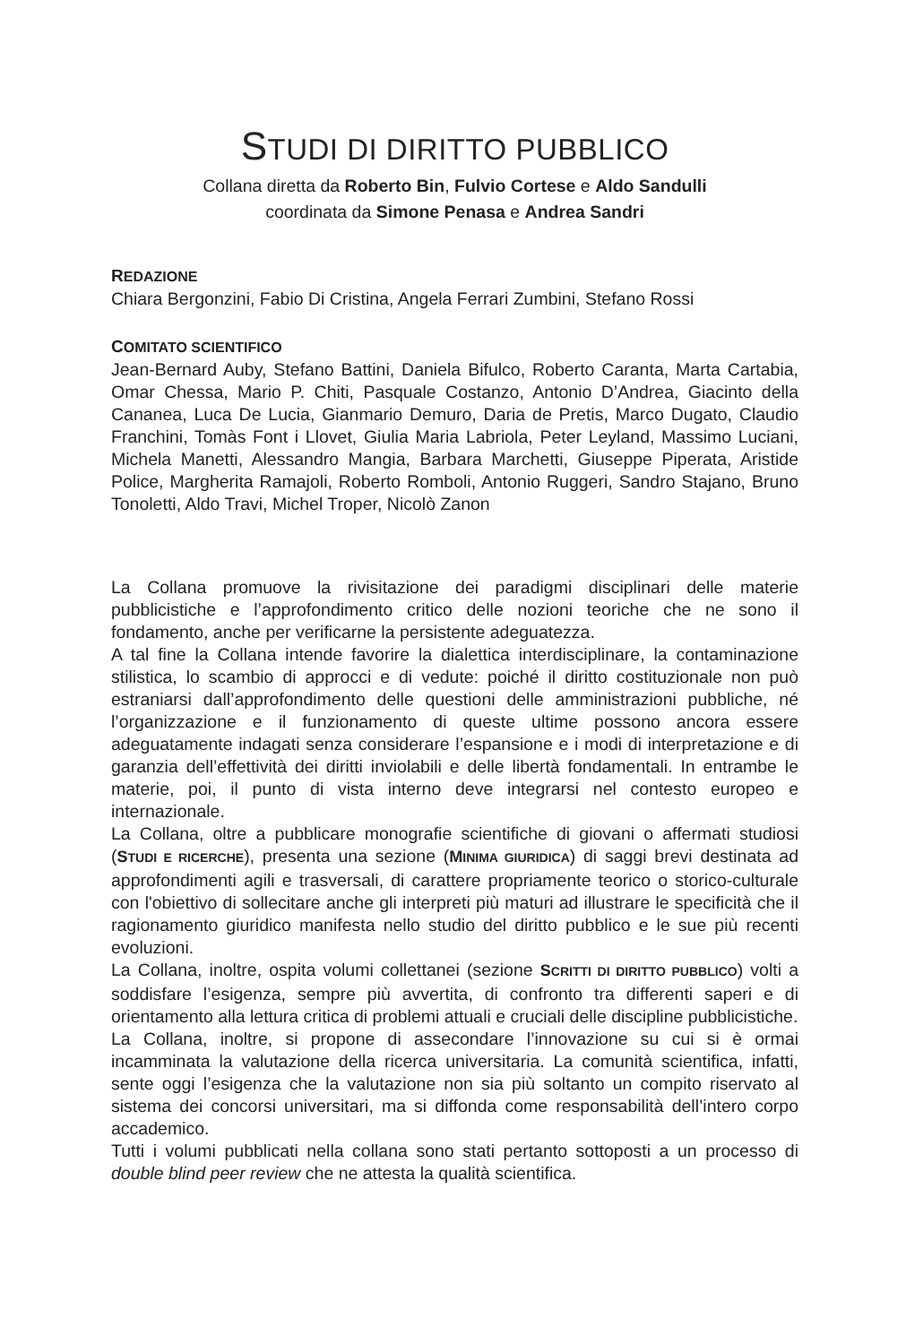STUDI DI DIRITTO PUBBLICO
Collana diretta da Roberto Bin, Fulvio Cortese e Aldo Sandulli
coordinata da Simone Penasa e Andrea Sandri
REDAZIONE
Chiara Bergonzini, Fabio Di Cristina, Angela Ferrari Zumbini, Stefano Rossi
COMITATO SCIENTIFICO
Jean-Bernard Auby, Stefano Battini, Daniela Bifulco, Roberto Caranta, Marta Cartabia, Omar Chessa, Mario P. Chiti, Pasquale Costanzo, Antonio D’Andrea, Giacinto della Cananea, Luca De Lucia, Gianmario Demuro, Daria de Pretis, Marco Dugato, Claudio Franchini, Tomàs Font i Llovet, Giulia Maria Labriola, Peter Leyland, Massimo Luciani, Michela Manetti, Alessandro Mangia, Barbara Marchetti, Giuseppe Piperata, Aristide Police, Margherita Ramajoli, Roberto Romboli, Antonio Ruggeri, Sandro Stajano, Bruno Tonoletti, Aldo Travi, Michel Troper, Nicolò Zanon
La Collana promuove la rivisitazione dei paradigmi disciplinari delle materie pubblicistiche e l’approfondimento critico delle nozioni teoriche che ne sono il fondamento, anche per verificarne la persistente adeguatezza.
A tal fine la Collana intende favorire la dialettica interdisciplinare, la contaminazione stilistica, lo scambio di approcci e di vedute: poiché il diritto costituzionale non può estraniarsi dall’approfondimento delle questioni delle amministrazioni pubbliche, né l’organizzazione e il funzionamento di queste ultime possono ancora essere adeguatamente indagati senza considerare l’espansione e i modi di interpretazione e di garanzia dell’effettività dei diritti inviolabili e delle libertà fondamentali. In entrambe le materie, poi, il punto di vista interno deve integrarsi nel contesto europeo e internazionale.
La Collana, oltre a pubblicare monografie scientifiche di giovani o affermati studiosi (STUDI E RICERCHE), presenta una sezione (MINIMA GIURIDICA) di saggi brevi destinata ad approfondimenti agili e trasversali, di carattere propriamente teorico o storico-culturale con l'obiettivo di sollecitare anche gli interpreti più maturi ad illustrare le specificità che il ragionamento giuridico manifesta nello studio del diritto pubblico e le sue più recenti evoluzioni.
La Collana, inoltre, ospita volumi collettanei (sezione SCRITTI DI DIRITTO PUBBLICO) volti a soddisfare l’esigenza, sempre più avvertita, di confronto tra differenti saperi e di orientamento alla lettura critica di problemi attuali e cruciali delle discipline pubblicistiche.
La Collana, inoltre, si propone di assecondare l’innovazione su cui si è ormai incamminata la valutazione della ricerca universitaria. La comunità scientifica, infatti, sente oggi l’esigenza che la valutazione non sia più soltanto un compito riservato al sistema dei concorsi universitari, ma si diffonda come responsabilità dell’intero corpo accademico.
Tutti i volumi pubblicati nella collana sono stati pertanto sottoposti a un processo di double blind peer review che ne attesta la qualità scientifica.